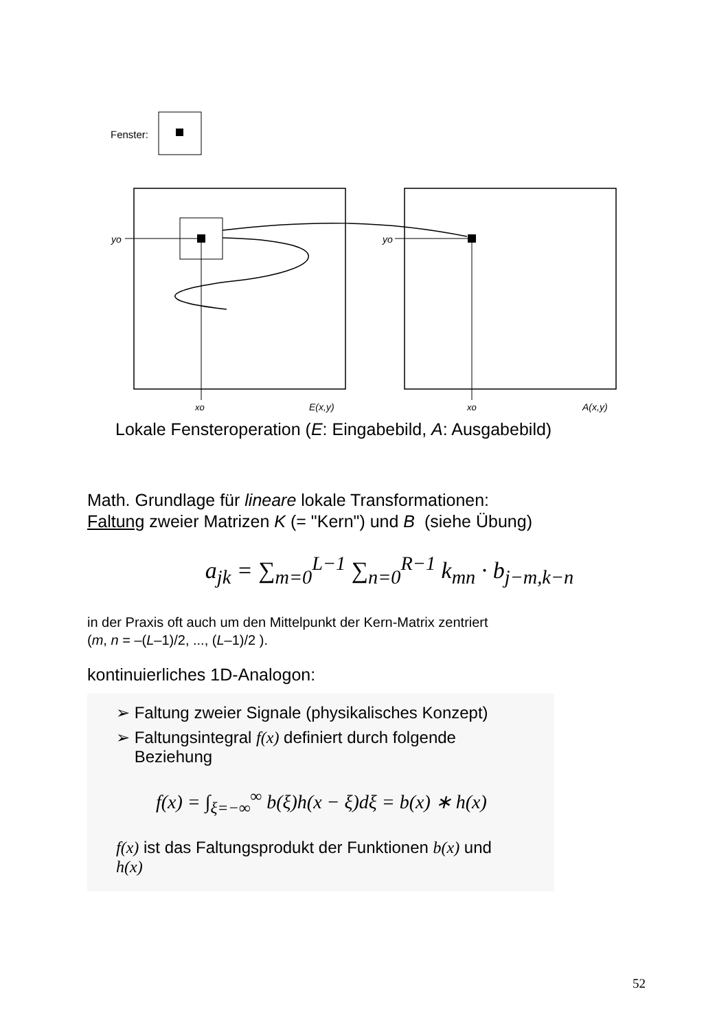Fenster:
yo
yo
xo
E(x,y)
xo
A(x,y)
Lokale Fensteroperation (E: Eingabebild, A: Ausgabebild)
Math. Grundlage für lineare lokale Transformationen:
Faltung zweier Matrizen K (= "Kern") und B (siehe Übung)
a<sub>jk</sub> = ∑<sub>m=0</sub><sup>L−1</sup> ∑<sub>n=0</sub><sup>R−1</sup> k<sub>mn</sub> · b<sub>j−m,k−n</sub>
in der Praxis oft auch um den Mittelpunkt der Kern-Matrix zentriert
(m, n = –(L–1)/2, ..., (L–1)/2 ).
kontinuierliches 1D-Analogon:
➢ Faltung zweier Signale (physikalisches Konzept)
➢ Faltungsintegral f(x) definiert durch folgende
Beziehung
f(x) = ∫<sub>ξ=−∞</sub><sup>∞</sup> b(ξ)h(x − ξ)dξ = b(x) ∗ h(x)
f(x) ist das Faltungsprodukt der Funktionen b(x) und
h(x)
52